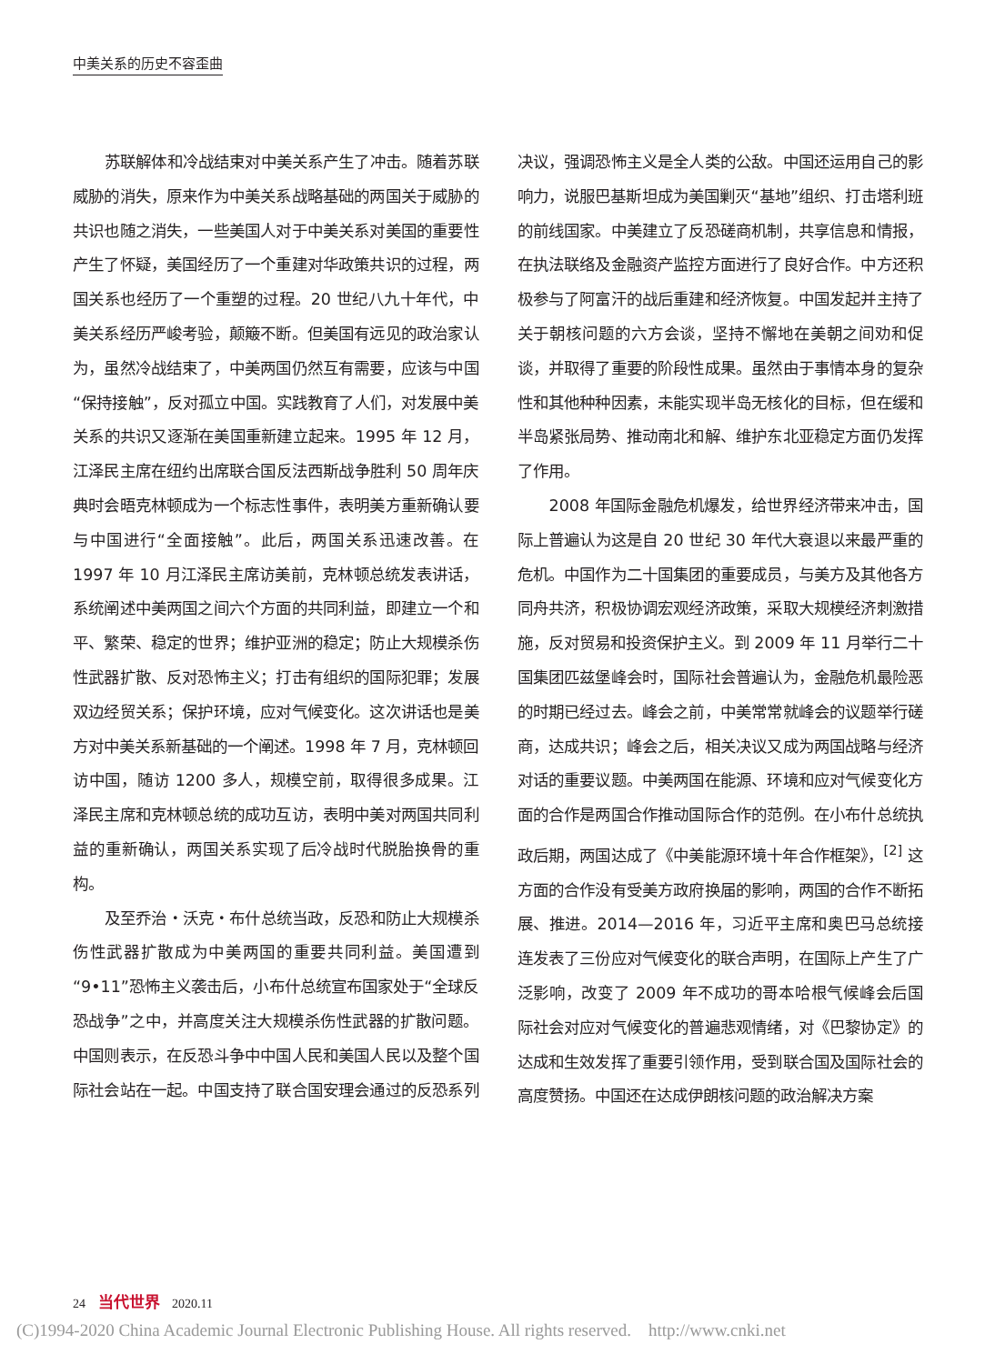中美关系的历史不容歪曲
苏联解体和冷战结束对中美关系产生了冲击。随着苏联威胁的消失，原来作为中美关系战略基础的两国关于威胁的共识也随之消失，一些美国人对于中美关系对美国的重要性产生了怀疑，美国经历了一个重建对华政策共识的过程，两国关系也经历了一个重塑的过程。20 世纪八九十年代，中美关系经历严峻考验，颠簸不断。但美国有远见的政治家认为，虽然冷战结束了，中美两国仍然互有需要，应该与中国“保持接触”，反对孤立中国。实践教育了人们，对发展中美关系的共识又逐渐在美国重新建立起来。1995 年 12 月，江泽民主席在纽约出席联合国反法西斯战争胜利 50 周年庆典时会晤克林顿成为一个标志性事件，表明美方重新确认要与中国进行“全面接触”。此后，两国关系迅速改善。在 1997 年 10 月江泽民主席访美前，克林顿总统发表讲话，系统阐述中美两国之间六个方面的共同利益，即建立一个和平、繁荣、稳定的世界；维护亚洲的稳定；防止大规模杀伤性武器扩散、反对恐怖主义；打击有组织的国际犯罪；发展双边经贸关系；保护环境，应对气候变化。这次讲话也是美方对中美关系新基础的一个阐述。1998 年 7 月，克林顿回访中国，随访 1200 多人，规模空前，取得很多成果。江泽民主席和克林顿总统的成功互访，表明中美对两国共同利益的重新确认，两国关系实现了后冷战时代脱胎换骨的重构。
及至乔治・沃克・布什总统当政，反恐和防止大规模杀伤性武器扩散成为中美两国的重要共同利益。美国遭到“9•11”恐怖主义袭击后，小布什总统宣布国家处于“全球反恐战争”之中，并高度关注大规模杀伤性武器的扩散问题。中国则表示，在反恐斗争中中国人民和美国人民以及整个国际社会站在一起。中国支持了联合国安理会通过的反恐系列决议，强调恐怖主义是全人类的公敌。中国还运用自己的影响力，说服巴基斯坦成为美国剿灭“基地”组织、打击塔利班的前线国家。中美建立了反恐磋商机制，共享信息和情报，在执法联络及金融资产监控方面进行了良好合作。中方还积极参与了阿富汗的战后重建和经济恢复。中国发起并主持了关于朝核问题的六方会谈，坚持不懈地在美朝之间劝和促谈，并取得了重要的阶段性成果。虽然由于事情本身的复杂性和其他种种因素，未能实现半岛无核化的目标，但在缓和半岛紧张局势、推动南北和解、维护东北亚稳定方面仍发挥了作用。
2008 年国际金融危机爆发，给世界经济带来冲击，国际上普遍认为这是自 20 世纪 30 年代大衰退以来最严重的危机。中国作为二十国集团的重要成员，与美方及其他各方同舟共济，积极协调宏观经济政策，采取大规模经济刺激措施，反对贸易和投资保护主义。到 2009 年 11 月举行二十国集团匹兹堡峰会时，国际社会普遍认为，金融危机最险恶的时期已经过去。峰会之前，中美常常就峰会的议题举行磋商，达成共识；峰会之后，相关决议又成为两国战略与经济对话的重要议题。中美两国在能源、环境和应对气候变化方面的合作是两国合作推动国际合作的范例。在小布什总统执政后期，两国达成了《中美能源环境十年合作框架》，<sup>[2]</sup> 这方面的合作没有受美方政府换届的影响，两国的合作不断拓展、推进。2014—2016 年，习近平主席和奥巴马总统接连发表了三份应对气候变化的联合声明，在国际上产生了广泛影响，改变了 2009 年不成功的哥本哈根气候峰会后国际社会对应对气候变化的普遍悲观情绪，对《巴黎协定》的达成和生效发挥了重要引领作用，受到联合国及国际社会的高度赞扬。中国还在达成伊朗核问题的政治解决方案
24 当代世界 2020.11
(C)1994-2020 China Academic Journal Electronic Publishing House. All rights reserved. http://www.cnki.net